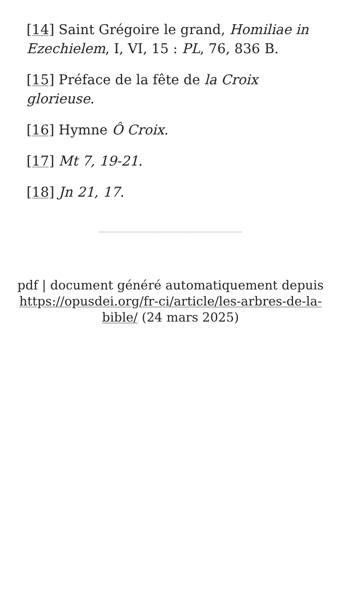[14] Saint Grégoire le grand, Homiliae in Ezechielem, I, VI, 15 : PL, 76, 836 B.
[15] Préface de la fête de la Croix glorieuse.
[16] Hymne Ô Croix.
[17] Mt 7, 19-21.
[18] Jn 21, 17.
pdf | document généré automatiquement depuis https://opusdei.org/fr-ci/article/les-arbres-de-la-bible/ (24 mars 2025)